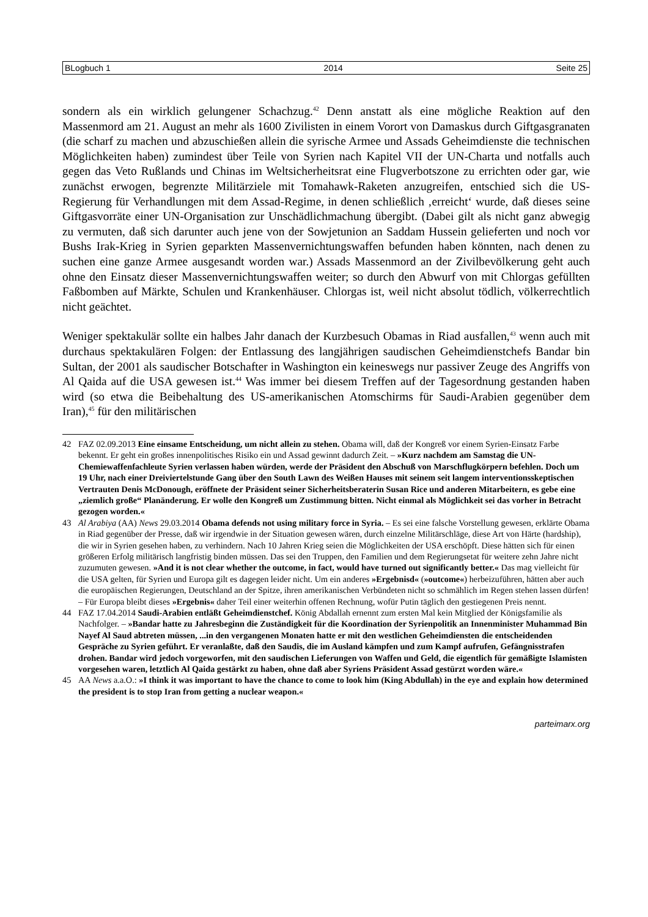BLogbuch 1 2014 Seite 25
sondern als ein wirklich gelungener Schachzug.<sup>42</sup> Denn anstatt als eine mögliche Reaktion auf den Massenmord am 21. August an mehr als 1600 Zivilisten in einem Vorort von Damaskus durch Giftgasgranaten (die scharf zu machen und abzuschießen allein die syrische Armee und Assads Geheimdienste die technischen Möglichkeiten haben) zumindest über Teile von Syrien nach Kapitel VII der UN-Charta und notfalls auch gegen das Veto Rußlands und Chinas im Weltsicherheitsrat eine Flugverbotszone zu errichten oder gar, wie zunächst erwogen, begrenzte Militärziele mit Tomahawk-Raketen anzugreifen, entschied sich die US-Regierung für Verhandlungen mit dem Assad-Regime, in denen schließlich ‚erreicht‘ wurde, daß dieses seine Giftgasvorräte einer UN-Organisation zur Unschädlichmachung übergibt. (Dabei gilt als nicht ganz abwegig zu vermuten, daß sich darunter auch jene von der Sowjetunion an Saddam Hussein gelieferten und noch vor Bushs Irak-Krieg in Syrien geparkten Massenvernichtungswaffen befunden haben könnten, nach denen zu suchen eine ganze Armee ausgesandt worden war.) Assads Massenmord an der Zivilbevölkerung geht auch ohne den Einsatz dieser Massenvernichtungswaffen weiter; so durch den Abwurf von mit Chlorgas gefüllten Faßbomben auf Märkte, Schulen und Krankenhäuser. Chlorgas ist, weil nicht absolut tödlich, völkerrechtlich nicht geächtet.
Weniger spektakulär sollte ein halbes Jahr danach der Kurzbesuch Obamas in Riad ausfallen,<sup>43</sup> wenn auch mit durchaus spektakulären Folgen: der Entlassung des langjährigen saudischen Geheimdienstchefs Bandar bin Sultan, der 2001 als saudischer Botschafter in Washington ein keineswegs nur passiver Zeuge des Angriffs von Al Qaida auf die USA gewesen ist.<sup>44</sup> Was immer bei diesem Treffen auf der Tagesordnung gestanden haben wird (so etwa die Beibehaltung des US-amerikanischen Atomschirms für Saudi-Arabien gegenüber dem Iran),<sup>45</sup> für den militärischen
42 FAZ 02.09.2013 Eine einsame Entscheidung, um nicht allein zu stehen. Obama will, daß der Kongreß vor einem Syrien-Einsatz Farbe bekennt. Er geht ein großes innenpolitisches Risiko ein und Assad gewinnt dadurch Zeit. – »Kurz nachdem am Samstag die UN-Chemiewaffenfachleute Syrien verlassen haben würden, werde der Präsident den Abschuß von Marschflugkörpern befehlen. Doch um 19 Uhr, nach einer Dreiviertelstunde Gang über den South Lawn des Weißen Hauses mit seinem seit langem interventionsskeptischen Vertrauten Denis McDonough, eröffnete der Präsident seiner Sicherheitsberaterin Susan Rice und anderen Mitarbeitern, es gebe eine „ziemlich große“ Planänderung. Er wolle den Kongreß um Zustimmung bitten. Nicht einmal als Möglichkeit sei das vorher in Betracht gezogen worden.«
43 Al Arabiya (AA) News 29.03.2014 Obama defends not using military force in Syria. – Es sei eine falsche Vorstellung gewesen, erklärte Obama in Riad gegenüber der Presse, daß wir irgendwie in der Situation gewesen wären, durch einzelne Militärschläge, diese Art von Härte (hardship), die wir in Syrien gesehen haben, zu verhindern. Nach 10 Jahren Krieg seien die Möglichkeiten der USA erschöpft. Diese hätten sich für einen größeren Erfolg militärisch langfristig binden müssen. Das sei den Truppen, den Familien und dem Regierungsetat für weitere zehn Jahre nicht zuzumuten gewesen. »And it is not clear whether the outcome, in fact, would have turned out significantly better.« Das mag vielleicht für die USA gelten, für Syrien und Europa gilt es dagegen leider nicht. Um ein anderes »Ergebnisd« (»outcome«) herbeizuführen, hätten aber auch die europäischen Regierungen, Deutschland an der Spitze, ihren amerikanischen Verbündeten nicht so schmählich im Regen stehen lassen dürfen! – Für Europa bleibt dieses »Ergebnis« daher Teil einer weiterhin offenen Rechnung, wofür Putin täglich den gestiegenen Preis nennt.
44 FAZ 17.04.2014 Saudi-Arabien entläßt Geheimdienstchef. König Abdallah ernennt zum ersten Mal kein Mitglied der Königsfamilie als Nachfolger. – »Bandar hatte zu Jahresbeginn die Zuständigkeit für die Koordination der Syrienpolitik an Innenminister Muhammad Bin Nayef Al Saud abtreten müssen, ...in den vergangenen Monaten hatte er mit den westlichen Geheimdiensten die entscheidenden Gespräche zu Syrien geführt. Er veranlaßte, daß den Saudis, die im Ausland kämpfen und zum Kampf aufrufen, Gefängnisstrafen drohen. Bandar wird jedoch vorgeworfen, mit den saudischen Lieferungen von Waffen und Geld, die eigentlich für gemäßigte Islamisten vorgesehen waren, letztlich Al Qaida gestärkt zu haben, ohne daß aber Syriens Präsident Assad gestürzt worden wäre.«
45 AA News a.a.O.: »I think it was important to have the chance to come to look him (King Abdullah) in the eye and explain how determined the president is to stop Iran from getting a nuclear weapon.«
parteimarx.org